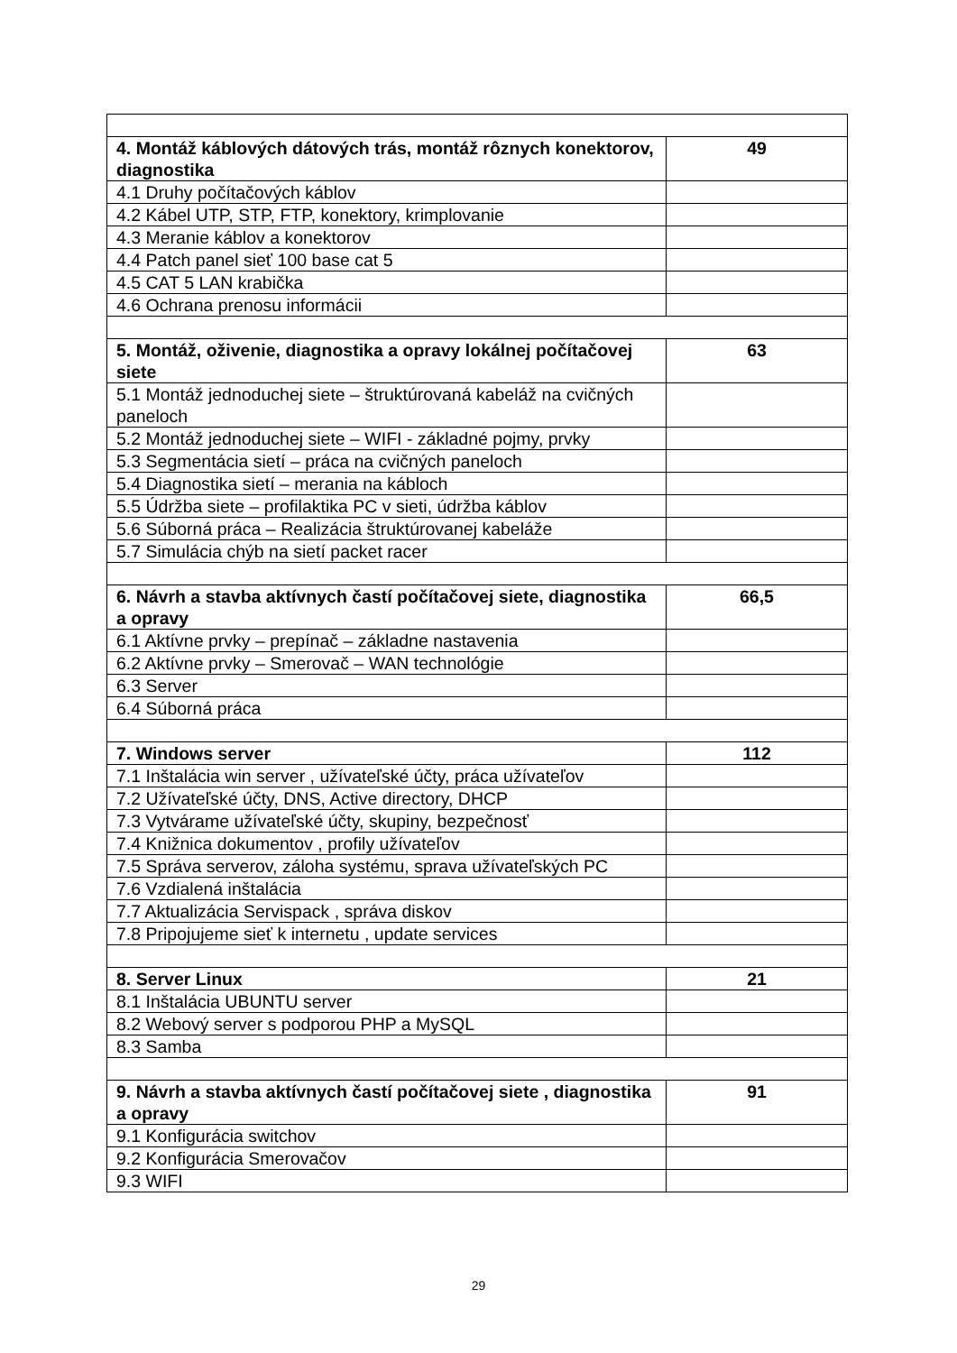| 4. Montáž káblových dátových trás, montáž rôznych konektorov, diagnostika | 49 |
| 4.1 Druhy počítačových káblov | |
| 4.2 Kábel UTP, STP, FTP, konektory, krimplovanie | |
| 4.3 Meranie káblov a konektorov | |
| 4.4 Patch panel sieť 100 base cat 5 | |
| 4.5 CAT 5 LAN krabička | |
| 4.6 Ochrana prenosu informácii | |
| 5. Montáž, oživenie, diagnostika a opravy lokálnej počítačovej siete | 63 |
| 5.1 Montáž jednoduchej siete – štruktúrovaná kabeláž na cvičných paneloch | |
| 5.2 Montáž jednoduchej siete – WIFI - základné pojmy, prvky | |
| 5.3 Segmentácia sietí – práca na cvičných paneloch | |
| 5.4 Diagnostika sietí – merania na kábloch | |
| 5.5 Údržba siete – profilaktika PC v sieti, údržba káblov | |
| 5.6 Súborná práca – Realizácia štruktúrovanej kabeláže | |
| 5.7 Simulácia chýb na sietí packet racer | |
| 6. Návrh a stavba aktívnych častí počítačovej siete, diagnostika a opravy | 66,5 |
| 6.1 Aktívne prvky – prepínač – základne nastavenia | |
| 6.2 Aktívne prvky – Smerovač – WAN technológie | |
| 6.3 Server | |
| 6.4 Súborná práca | |
| 7. Windows server | 112 |
| 7.1 Inštalácia win server , užívateľské účty, práca užívateľov | |
| 7.2 Užívateľské účty, DNS, Active directory, DHCP | |
| 7.3 Vytvárame užívateľské účty, skupiny, bezpečnosť | |
| 7.4 Knižnica dokumentov , profily užívateľov | |
| 7.5 Správa serverov, záloha systému, sprava užívateľských PC | |
| 7.6 Vzdialená inštalácia | |
| 7.7 Aktualizácia Servispack , správa diskov | |
| 7.8 Pripojujeme sieť k internetu , update services | |
| 8. Server Linux | 21 |
| 8.1 Inštalácia UBUNTU server | |
| 8.2 Webový server s podporou PHP a MySQL | |
| 8.3 Samba | |
| 9. Návrh a stavba aktívnych častí počítačovej siete , diagnostika a opravy | 91 |
| 9.1 Konfigurácia switchov | |
| 9.2 Konfigurácia Smerovačov | |
| 9.3 WIFI | |
29